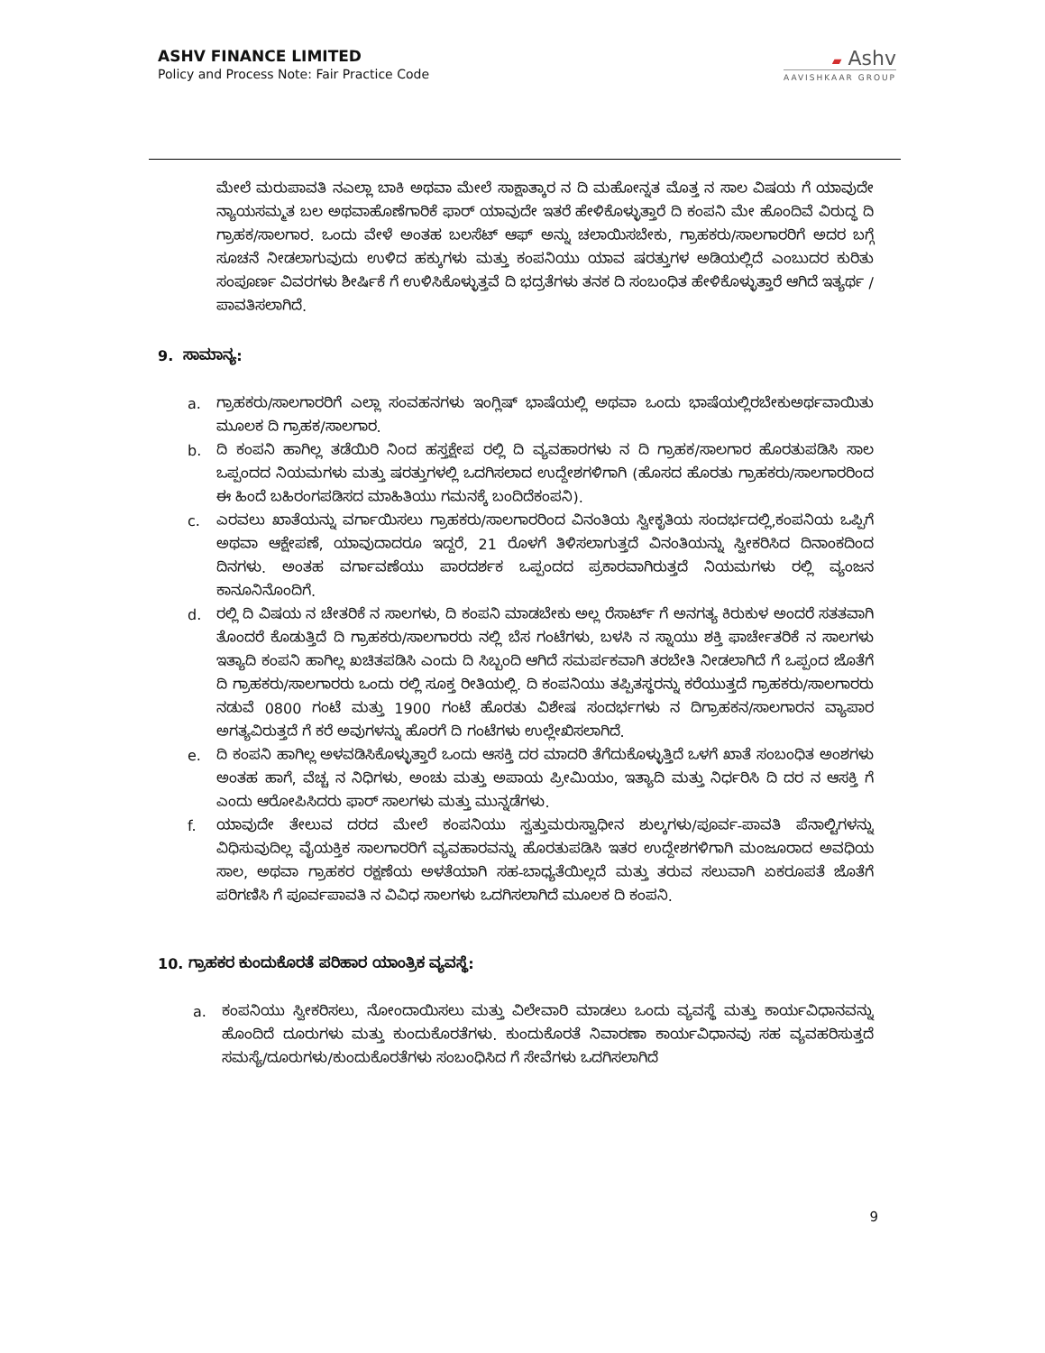ASHV FINANCE LIMITED
Policy and Process Note: Fair Practice Code
▰ Ashv
AAVISHKAAR GROUP
ಮೇಲೆ ಮರುಪಾವತಿ ನಎಲ್ಲಾ ಬಾಕಿ ಅಥವಾ ಮೇಲೆ ಸಾಕ್ಷಾತ್ಕಾರ ನ ದಿ ಮಹೋನ್ನತ ಮೊತ್ತ ನ ಸಾಲ ವಿಷಯ ಗೆ ಯಾವುದೇ ನ್ಯಾಯಸಮ್ಮತ ಬಲ ಅಥವಾಹೊಣೆಗಾರಿಕೆ ಫಾರ್ ಯಾವುದೇ ಇತರೆ ಹೇಳಿಕೊಳ್ಳುತ್ತಾರೆ ದಿ ಕಂಪನಿ ಮೇ ಹೊಂದಿವೆ ವಿರುದ್ಧ ದಿ ಗ್ರಾಹಕ/ಸಾಲಗಾರ. ಒಂದು ವೇಳೆ ಅಂತಹ ಬಲಸೆಟ್ ಆಫ್ ಅನ್ನು ಚಲಾಯಿಸಬೇಕು, ಗ್ರಾಹಕರು/ಸಾಲಗಾರರಿಗೆ ಅದರ ಬಗ್ಗೆ ಸೂಚನೆ ನೀಡಲಾಗುವುದು ಉಳಿದ ಹಕ್ಕುಗಳು ಮತ್ತು ಕಂಪನಿಯು ಯಾವ ಷರತ್ತುಗಳ ಅಡಿಯಲ್ಲಿದೆ ಎಂಬುದರ ಕುರಿತು ಸಂಪೂರ್ಣ ವಿವರಗಳು ಶೀರ್ಷಿಕೆ ಗೆ ಉಳಿಸಿಕೊಳ್ಳುತ್ತವೆ ದಿ ಭದ್ರತೆಗಳು ತನಕ ದಿ ಸಂಬಂಧಿತ ಹೇಳಿಕೊಳ್ಳುತ್ತಾರೆ ಆಗಿದೆ ಇತ್ಯರ್ಥ / ಪಾವತಿಸಲಾಗಿದೆ.
9. ಸಾಮಾನ್ಯ:
a. ಗ್ರಾಹಕರು/ಸಾಲಗಾರರಿಗೆ ಎಲ್ಲಾ ಸಂವಹನಗಳು ಇಂಗ್ಲಿಷ್ ಭಾಷೆಯಲ್ಲಿ ಅಥವಾ ಒಂದು ಭಾಷೆಯಲ್ಲಿರಬೇಕುಅರ್ಥವಾಯಿತು ಮೂಲಕ ದಿ ಗ್ರಾಹಕ/ಸಾಲಗಾರ.
b. ದಿ ಕಂಪನಿ ಹಾಗಿಲ್ಲ ತಡೆಯಿರಿ ನಿಂದ ಹಸ್ತಕ್ಷೇಪ ರಲ್ಲಿ ದಿ ವ್ಯವಹಾರಗಳು ನ ದಿ ಗ್ರಾಹಕ/ಸಾಲಗಾರ ಹೊರತುಪಡಿಸಿ ಸಾಲ ಒಪ್ಪಂದದ ನಿಯಮಗಳು ಮತ್ತು ಷರತ್ತುಗಳಲ್ಲಿ ಒದಗಿಸಲಾದ ಉದ್ದೇಶಗಳಿಗಾಗಿ (ಹೊಸದ ಹೊರತು ಗ್ರಾಹಕರು/ಸಾಲಗಾರರಿಂದ ಈ ಹಿಂದೆ ಬಹಿರಂಗಪಡಿಸದ ಮಾಹಿತಿಯು ಗಮನಕ್ಕೆ ಬಂದಿದೆಕಂಪನಿ).
c. ಎರವಲು ಖಾತೆಯನ್ನು ವರ್ಗಾಯಿಸಲು ಗ್ರಾಹಕರು/ಸಾಲಗಾರರಿಂದ ವಿನಂತಿಯ ಸ್ವೀಕೃತಿಯ ಸಂದರ್ಭದಲ್ಲಿ,ಕಂಪನಿಯ ಒಪ್ಪಿಗೆ ಅಥವಾ ಆಕ್ಷೇಪಣೆ, ಯಾವುದಾದರೂ ಇದ್ದರೆ, 21 ರೊಳಗೆ ತಿಳಿಸಲಾಗುತ್ತದೆ ವಿನಂತಿಯನ್ನು ಸ್ವೀಕರಿಸಿದ ದಿನಾಂಕದಿಂದ ದಿನಗಳು. ಅಂತಹ ವರ್ಗಾವಣೆಯು ಪಾರದರ್ಶಕ ಒಪ್ಪಂದದ ಪ್ರಕಾರವಾಗಿರುತ್ತದೆ ನಿಯಮಗಳು ರಲ್ಲಿ ವ್ಯಂಜನ ಕಾನೂನಿನೊಂದಿಗೆ.
d. ರಲ್ಲಿ ದಿ ವಿಷಯ ನ ಚೇತರಿಕೆ ನ ಸಾಲಗಳು, ದಿ ಕಂಪನಿ ಮಾಡಬೇಕು ಅಲ್ಲ ರೆಸಾರ್ಟ್ ಗೆ ಅನಗತ್ಯ ಕಿರುಕುಳ ಅಂದರೆ ಸತತವಾಗಿ ತೊಂದರೆ ಕೊಡುತ್ತಿದೆ ದಿ ಗ್ರಾಹಕರು/ಸಾಲಗಾರರು ನಲ್ಲಿ ಬೆಸ ಗಂಟೆಗಳು, ಬಳಸಿ ನ ಸ್ನಾಯು ಶಕ್ತಿ ಫಾರ್ಚೇತರಿಕೆ ನ ಸಾಲಗಳು ಇತ್ಯಾದಿ ಕಂಪನಿ ಹಾಗಿಲ್ಲ ಖಚಿತಪಡಿಸಿ ಎಂದು ದಿ ಸಿಬ್ಬಂದಿ ಆಗಿದೆ ಸಮರ್ಪಕವಾಗಿ ತರಬೇತಿ ನೀಡಲಾಗಿದೆ ಗೆ ಒಪ್ಪಂದ ಜೊತೆಗೆ ದಿ ಗ್ರಾಹಕರು/ಸಾಲಗಾರರು ಒಂದು ರಲ್ಲಿ ಸೂಕ್ತ ರೀತಿಯಲ್ಲಿ. ದಿ ಕಂಪನಿಯು ತಪ್ಪಿತಸ್ಥರನ್ನು ಕರೆಯುತ್ತದೆ ಗ್ರಾಹಕರು/ಸಾಲಗಾರರು ನಡುವೆ 0800 ಗಂಟೆ ಮತ್ತು 1900 ಗಂಟೆ ಹೊರತು ವಿಶೇಷ ಸಂದರ್ಭಗಳು ನ ದಿಗ್ರಾಹಕನ/ಸಾಲಗಾರನ ವ್ಯಾಪಾರ ಅಗತ್ಯವಿರುತ್ತದೆ ಗೆ ಕರೆ ಅವುಗಳನ್ನು ಹೊರಗೆ ದಿ ಗಂಟೆಗಳು ಉಲ್ಲೇಖಿಸಲಾಗಿದೆ.
e. ದಿ ಕಂಪನಿ ಹಾಗಿಲ್ಲ ಅಳವಡಿಸಿಕೊಳ್ಳುತ್ತಾರೆ ಒಂದು ಆಸಕ್ತಿ ದರ ಮಾದರಿ ತೆಗೆದುಕೊಳ್ಳುತ್ತಿದೆ ಒಳಗೆ ಖಾತೆ ಸಂಬಂಧಿತ ಅಂಶಗಳು ಅಂತಹ ಹಾಗೆ, ವೆಚ್ಚ ನ ನಿಧಿಗಳು, ಅಂಚು ಮತ್ತು ಅಪಾಯ ಪ್ರೀಮಿಯಂ, ಇತ್ಯಾದಿ ಮತ್ತು ನಿರ್ಧರಿಸಿ ದಿ ದರ ನ ಆಸಕ್ತಿ ಗೆ ಎಂದು ಆರೋಪಿಸಿದರು ಫಾರ್ ಸಾಲಗಳು ಮತ್ತು ಮುನ್ನಡೆಗಳು.
f. ಯಾವುದೇ ತೇಲುವ ದರದ ಮೇಲೆ ಕಂಪನಿಯು ಸ್ವತ್ತುಮರುಸ್ವಾಧೀನ ಶುಲ್ಕಗಳು/ಪೂರ್ವ-ಪಾವತಿ ಪೆನಾಲ್ಟಿಗಳನ್ನು ವಿಧಿಸುವುದಿಲ್ಲ ವೈಯಕ್ತಿಕ ಸಾಲಗಾರರಿಗೆ ವ್ಯವಹಾರವನ್ನು ಹೊರತುಪಡಿಸಿ ಇತರ ಉದ್ದೇಶಗಳಿಗಾಗಿ ಮಂಜೂರಾದ ಅವಧಿಯ ಸಾಲ, ಅಥವಾ ಗ್ರಾಹಕರ ರಕ್ಷಣೆಯ ಅಳತೆಯಾಗಿ ಸಹ-ಬಾಧ್ಯತೆಯಿಲ್ಲದೆ ಮತ್ತು ತರುವ ಸಲುವಾಗಿ ಏಕರೂಪತೆ ಜೊತೆಗೆ ಪರಿಗಣಿಸಿ ಗೆ ಪೂರ್ವಪಾವತಿ ನ ವಿವಿಧ ಸಾಲಗಳು ಒದಗಿಸಲಾಗಿದೆ ಮೂಲಕ ದಿ ಕಂಪನಿ.
10. ಗ್ರಾಹಕರ ಕುಂದುಕೊರತೆ ಪರಿಹಾರ ಯಾಂತ್ರಿಕ ವ್ಯವಸ್ಥೆ:
a. ಕಂಪನಿಯು ಸ್ವೀಕರಿಸಲು, ನೋಂದಾಯಿಸಲು ಮತ್ತು ವಿಲೇವಾರಿ ಮಾಡಲು ಒಂದು ವ್ಯವಸ್ಥೆ ಮತ್ತು ಕಾರ್ಯವಿಧಾನವನ್ನು ಹೊಂದಿದೆ ದೂರುಗಳು ಮತ್ತು ಕುಂದುಕೊರತೆಗಳು. ಕುಂದುಕೊರತೆ ನಿವಾರಣಾ ಕಾರ್ಯವಿಧಾನವು ಸಹ ವ್ಯವಹರಿಸುತ್ತದೆ ಸಮಸ್ಯೆ/ದೂರುಗಳು/ಕುಂದುಕೊರತೆಗಳು ಸಂಬಂಧಿಸಿದ ಗೆ ಸೇವೆಗಳು ಒದಗಿಸಲಾಗಿದೆ
9